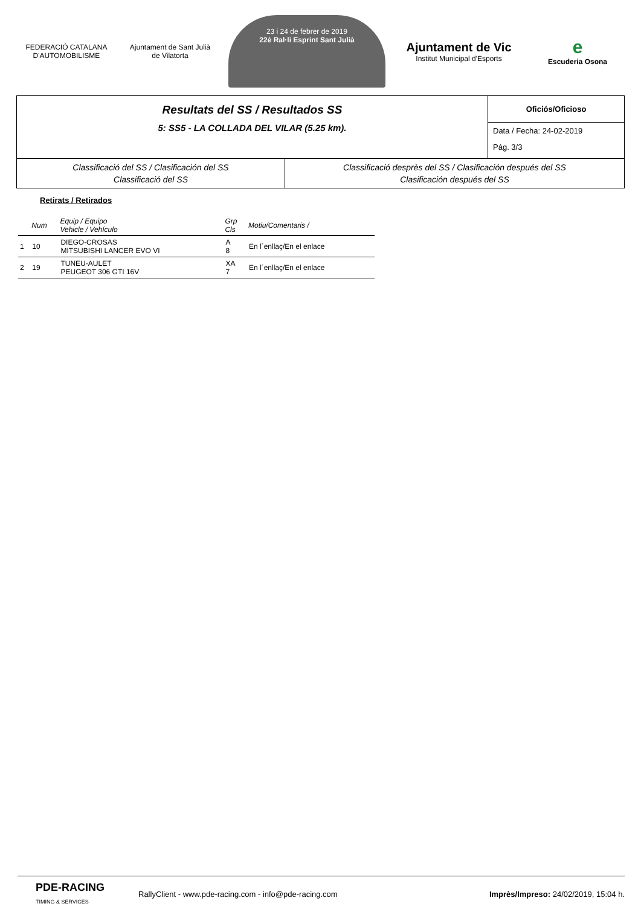FEDERACIÓ CATALANA D'AUTOMOBILISME
Ajuntament de Sant Julià de Vilatorta
23 i 24 de febrer de 2019
22è Ral·li Esprint Sant Julià
Ajuntament de Vic
Institut Municipal d'Esports
e
Escuderia Osona
Resultats del SS / Resultados SS
5: SS5 - LA COLLADA DEL VILAR (5.25 km).
Oficiós/Oficioso
Data / Fecha: 24-02-2019
Pág. 3/3
Classificació del SS / Clasificación del SS
Classificació del SS
Classificació desprès del SS / Clasificación después del SS
Clasificación después del SS
Retirats / Retirados
| | Num | Equip / Equipo Vehicle / Vehículo | Grp Cls | Motiu/Comentaris / |
| --- | --- | --- | --- | --- |
| 1 | 10 | DIEGO-CROSAS MITSUBISHI LANCER EVO VI | A 8 | En l´enllaç/En el enlace |
| 2 | 19 | TUNEU-AULET PEUGEOT 306 GTI 16V | XA 7 | En l´enllaç/En el enlace |
PDE-RACING
TIMING & SERVICES
RallyClient - www.pde-racing.com - info@pde-racing.com
Imprès/Impreso: 24/02/2019, 15:04 h.